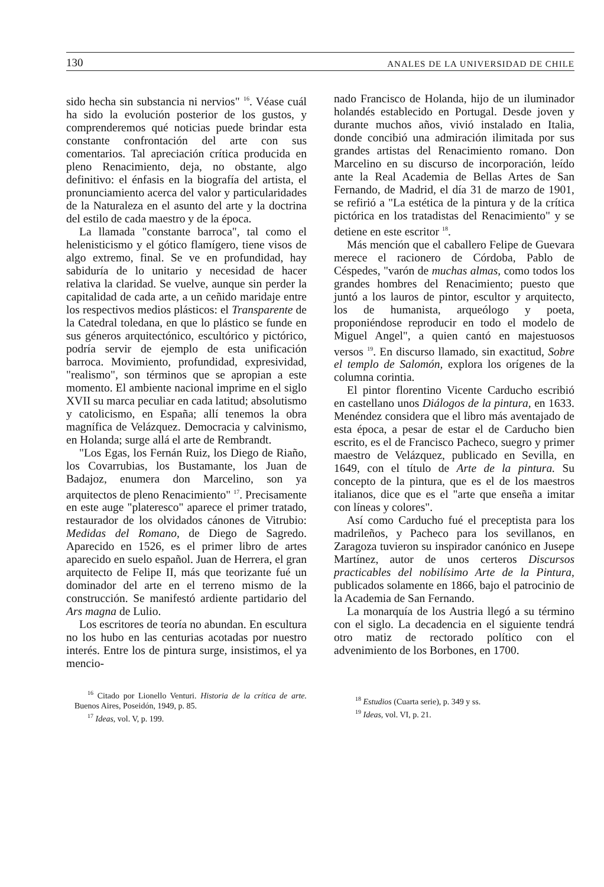130 ANALES DE LA UNIVERSIDAD DE CHILE
sido hecha sin substancia ni nervios" <sup>16</sup>. Véase cuál ha sido la evolución posterior de los gustos, y comprenderemos qué noticias puede brindar esta constante confrontación del arte con sus comentarios. Tal apreciación crítica producida en pleno Renacimiento, deja, no obstante, algo definitivo: el énfasis en la biografía del artista, el pronunciamiento acerca del valor y particularidades de la Naturaleza en el asunto del arte y la doctrina del estilo de cada maestro y de la época.
La llamada "constante barroca", tal como el helenisticismo y el gótico flamígero, tiene visos de algo extremo, final. Se ve en profundidad, hay sabiduría de lo unitario y necesidad de hacer relativa la claridad. Se vuelve, aunque sin perder la capitalidad de cada arte, a un ceñido maridaje entre los respectivos medios plásticos: el Transparente de la Catedral toledana, en que lo plástico se funde en sus géneros arquitectónico, escultórico y pictórico, podría servir de ejemplo de esta unificación barroca. Movimiento, profundidad, expresividad, "realismo", son términos que se apropian a este momento. El ambiente nacional imprime en el siglo XVII su marca peculiar en cada latitud; absolutismo y catolicismo, en España; allí tenemos la obra magnífica de Velázquez. Democracia y calvinismo, en Holanda; surge allá el arte de Rembrandt.
"Los Egas, los Fernán Ruiz, los Diego de Riaño, los Covarrubias, los Bustamante, los Juan de Badajoz, enumera don Marcelino, son ya arquitectos de pleno Renacimiento" <sup>17</sup>. Precisamente en este auge "plateresco" aparece el primer tratado, restaurador de los olvidados cánones de Vitrubio: Medidas del Romano, de Diego de Sagredo. Aparecido en 1526, es el primer libro de artes aparecido en suelo español. Juan de Herrera, el gran arquitecto de Felipe II, más que teorizante fué un dominador del arte en el terreno mismo de la construcción. Se manifestó ardiente partidario del Ars magna de Lulio.
Los escritores de teoría no abundan. En escultura no los hubo en las centurias acotadas por nuestro interés. Entre los de pintura surge, insistimos, el ya mencio-
<sup>16</sup> Citado por Lionello Venturi. Historia de la crítica de arte. Buenos Aires, Poseidón, 1949, p. 85.
<sup>17</sup> Ideas, vol. V, p. 199.
nado Francisco de Holanda, hijo de un iluminador holandés establecido en Portugal. Desde joven y durante muchos años, vivió instalado en Italia, donde concibió una admiración ilimitada por sus grandes artistas del Renacimiento romano. Don Marcelino en su discurso de incorporación, leído ante la Real Academia de Bellas Artes de San Fernando, de Madrid, el día 31 de marzo de 1901, se refirió a "La estética de la pintura y de la crítica pictórica en los tratadistas del Renacimiento" y se detiene en este escritor <sup>18</sup>.
Más mención que el caballero Felipe de Guevara merece el racionero de Córdoba, Pablo de Céspedes, "varón de muchas almas, como todos los grandes hombres del Renacimiento; puesto que juntó a los lauros de pintor, escultor y arquitecto, los de humanista, arqueólogo y poeta, proponiéndose reproducir en todo el modelo de Miguel Angel", a quien cantó en majestuosos versos <sup>19</sup>. En discurso llamado, sin exactitud, Sobre el templo de Salomón, explora los orígenes de la columna corintia.
El pintor florentino Vicente Carducho escribió en castellano unos Diálogos de la pintura, en 1633. Menéndez considera que el libro más aventajado de esta época, a pesar de estar el de Carducho bien escrito, es el de Francisco Pacheco, suegro y primer maestro de Velázquez, publicado en Sevilla, en 1649, con el título de Arte de la pintura. Su concepto de la pintura, que es el de los maestros italianos, dice que es el "arte que enseña a imitar con líneas y colores".
Así como Carducho fué el preceptista para los madrileños, y Pacheco para los sevillanos, en Zaragoza tuvieron su inspirador canónico en Jusepe Martínez, autor de unos certeros Discursos practicables del nobilísimo Arte de la Pintura, publicados solamente en 1866, bajo el patrocinio de la Academia de San Fernando.
La monarquía de los Austria llegó a su término con el siglo. La decadencia en el siguiente tendrá otro matiz de rectorado político con el advenimiento de los Borbones, en 1700.
<sup>18</sup> Estudios (Cuarta serie), p. 349 y ss.
<sup>19</sup> Ideas, vol. VI, p. 21.